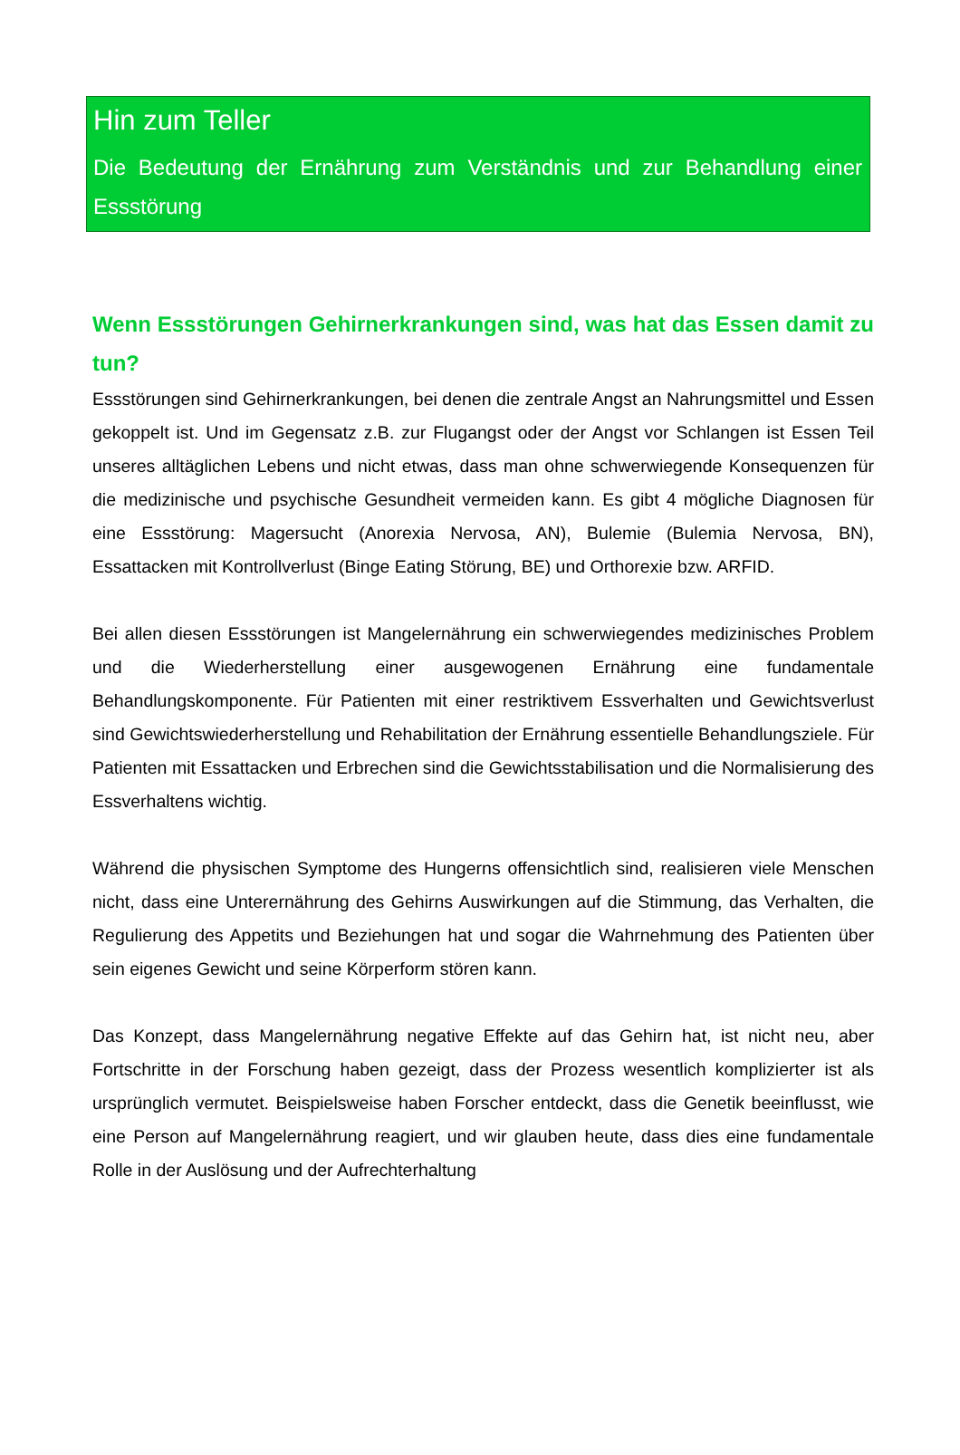Hin zum Teller
Die Bedeutung der Ernährung zum Verständnis und zur Behandlung einer Essstörung
Wenn Essstörungen Gehirnerkrankungen sind, was hat das Essen damit zu tun?
Essstörungen sind Gehirnerkrankungen, bei denen die zentrale Angst an Nahrungsmittel und Essen gekoppelt ist. Und im Gegensatz z.B. zur Flugangst oder der Angst vor Schlangen ist Essen Teil unseres alltäglichen Lebens und nicht etwas, dass man ohne schwerwiegende Konsequenzen für die medizinische und psychische Gesundheit vermeiden kann. Es gibt 4 mögliche Diagnosen für eine Essstörung: Magersucht (Anorexia Nervosa, AN), Bulemie (Bulemia Nervosa, BN), Essattacken mit Kontrollverlust (Binge Eating Störung, BE) und Orthorexie bzw. ARFID.
Bei allen diesen Essstörungen ist Mangelernährung ein schwerwiegendes medizinisches Problem und die Wiederherstellung einer ausgewogenen Ernährung eine fundamentale Behandlungskomponente. Für Patienten mit einer restriktivem Essverhalten und Gewichtsverlust sind Gewichtswiederherstellung und Rehabilitation der Ernährung essentielle Behandlungsziele. Für Patienten mit Essattacken und Erbrechen sind die Gewichtsstabilisation und die Normalisierung des Essverhaltens wichtig.
Während die physischen Symptome des Hungerns offensichtlich sind, realisieren viele Menschen nicht, dass eine Unterernährung des Gehirns Auswirkungen auf die Stimmung, das Verhalten, die Regulierung des Appetits und Beziehungen hat und sogar die Wahrnehmung des Patienten über sein eigenes Gewicht und seine Körperform stören kann.
Das Konzept, dass Mangelernährung negative Effekte auf das Gehirn hat, ist nicht neu, aber Fortschritte in der Forschung haben gezeigt, dass der Prozess wesentlich komplizierter ist als ursprünglich vermutet. Beispielsweise haben Forscher entdeckt, dass die Genetik beeinflusst, wie eine Person auf Mangelernährung reagiert, und wir glauben heute, dass dies eine fundamentale Rolle in der Auslösung und der Aufrechterhaltung